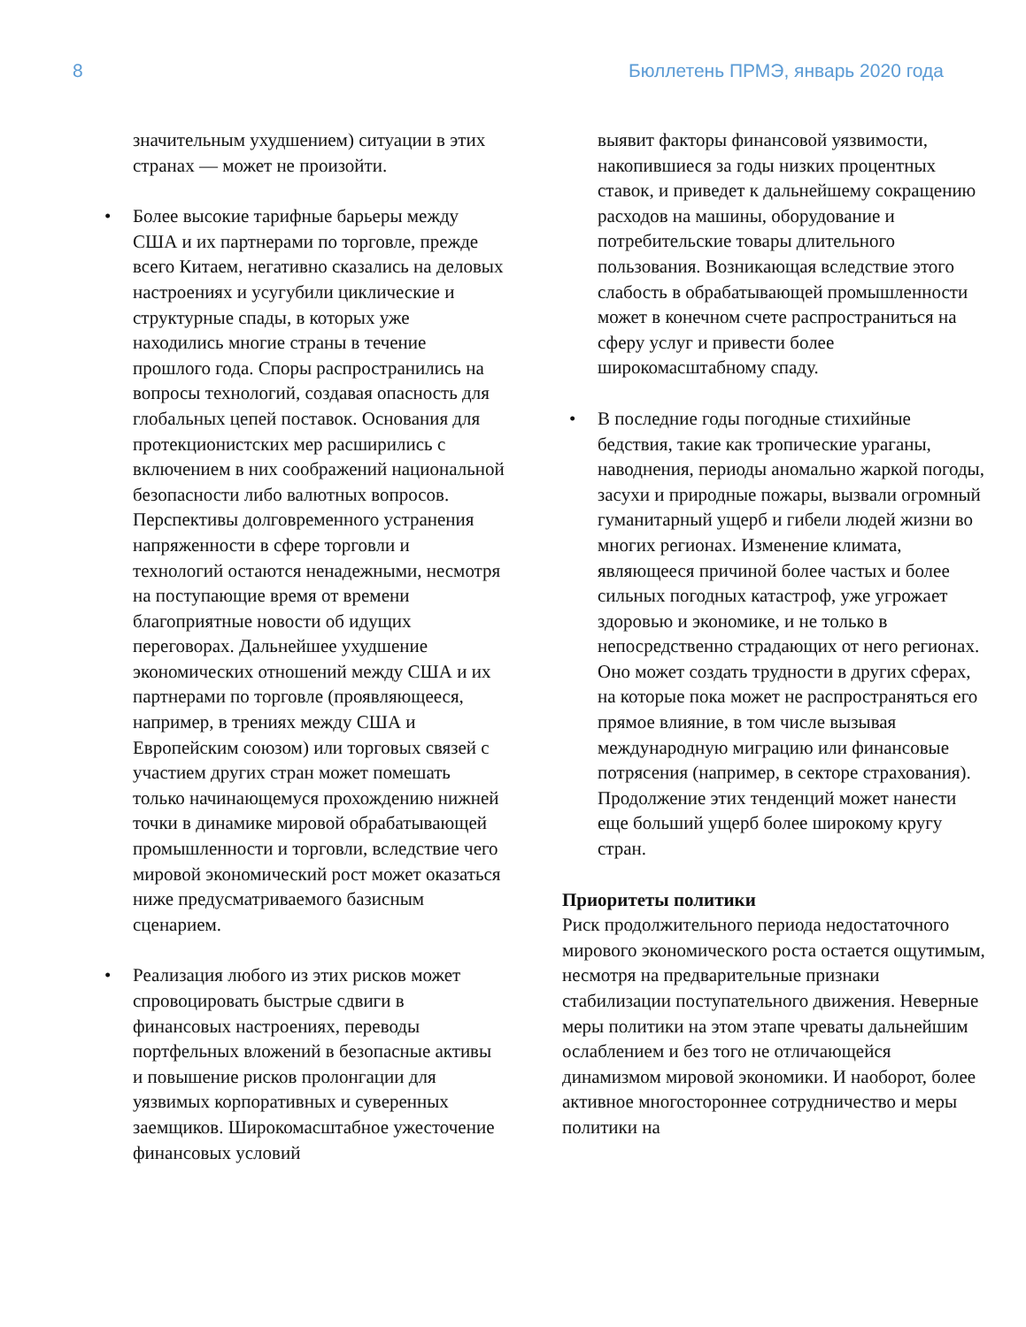8 Бюллетень ПРМЭ, январь 2020 года
значительным ухудшением) ситуации в этих странах — может не произойти.
• Более высокие тарифные барьеры между США и их партнерами по торговле, прежде всего Китаем, негативно сказались на деловых настроениях и усугубили циклические и структурные спады, в которых уже находились многие страны в течение прошлого года. Споры распространились на вопросы технологий, создавая опасность для глобальных цепей поставок. Основания для протекционистских мер расширились с включением в них соображений национальной безопасности либо валютных вопросов. Перспективы долговременного устранения напряженности в сфере торговли и технологий остаются ненадежными, несмотря на поступающие время от времени благоприятные новости об идущих переговорах. Дальнейшее ухудшение экономических отношений между США и их партнерами по торговле (проявляющееся, например, в трениях между США и Европейским союзом) или торговых связей с участием других стран может помешать только начинающемуся прохождению нижней точки в динамике мировой обрабатывающей промышленности и торговли, вследствие чего мировой экономический рост может оказаться ниже предусматриваемого базисным сценарием.
• Реализация любого из этих рисков может спровоцировать быстрые сдвиги в финансовых настроениях, переводы портфельных вложений в безопасные активы и повышение рисков пролонгации для уязвимых корпоративных и суверенных заемщиков. Широкомасштабное ужесточение финансовых условий
выявит факторы финансовой уязвимости, накопившиеся за годы низких процентных ставок, и приведет к дальнейшему сокращению расходов на машины, оборудование и потребительские товары длительного пользования. Возникающая вследствие этого слабость в обрабатывающей промышленности может в конечном счете распространиться на сферу услуг и привести более широкомасштабному спаду.
• В последние годы погодные стихийные бедствия, такие как тропические ураганы, наводнения, периоды аномально жаркой погоды, засухи и природные пожары, вызвали огромный гуманитарный ущерб и гибели людей жизни во многих регионах. Изменение климата, являющееся причиной более частых и более сильных погодных катастроф, уже угрожает здоровью и экономике, и не только в непосредственно страдающих от него регионах. Оно может создать трудности в других сферах, на которые пока может не распространяться его прямое влияние, в том числе вызывая международную миграцию или финансовые потрясения (например, в секторе страхования). Продолжение этих тенденций может нанести еще больший ущерб более широкому кругу стран.
Приоритеты политики
Риск продолжительного периода недостаточного мирового экономического роста остается ощутимым, несмотря на предварительные признаки стабилизации поступательного движения. Неверные меры политики на этом этапе чреваты дальнейшим ослаблением и без того не отличающейся динамизмом мировой экономики. И наоборот, более активное многостороннее сотрудничество и меры политики на